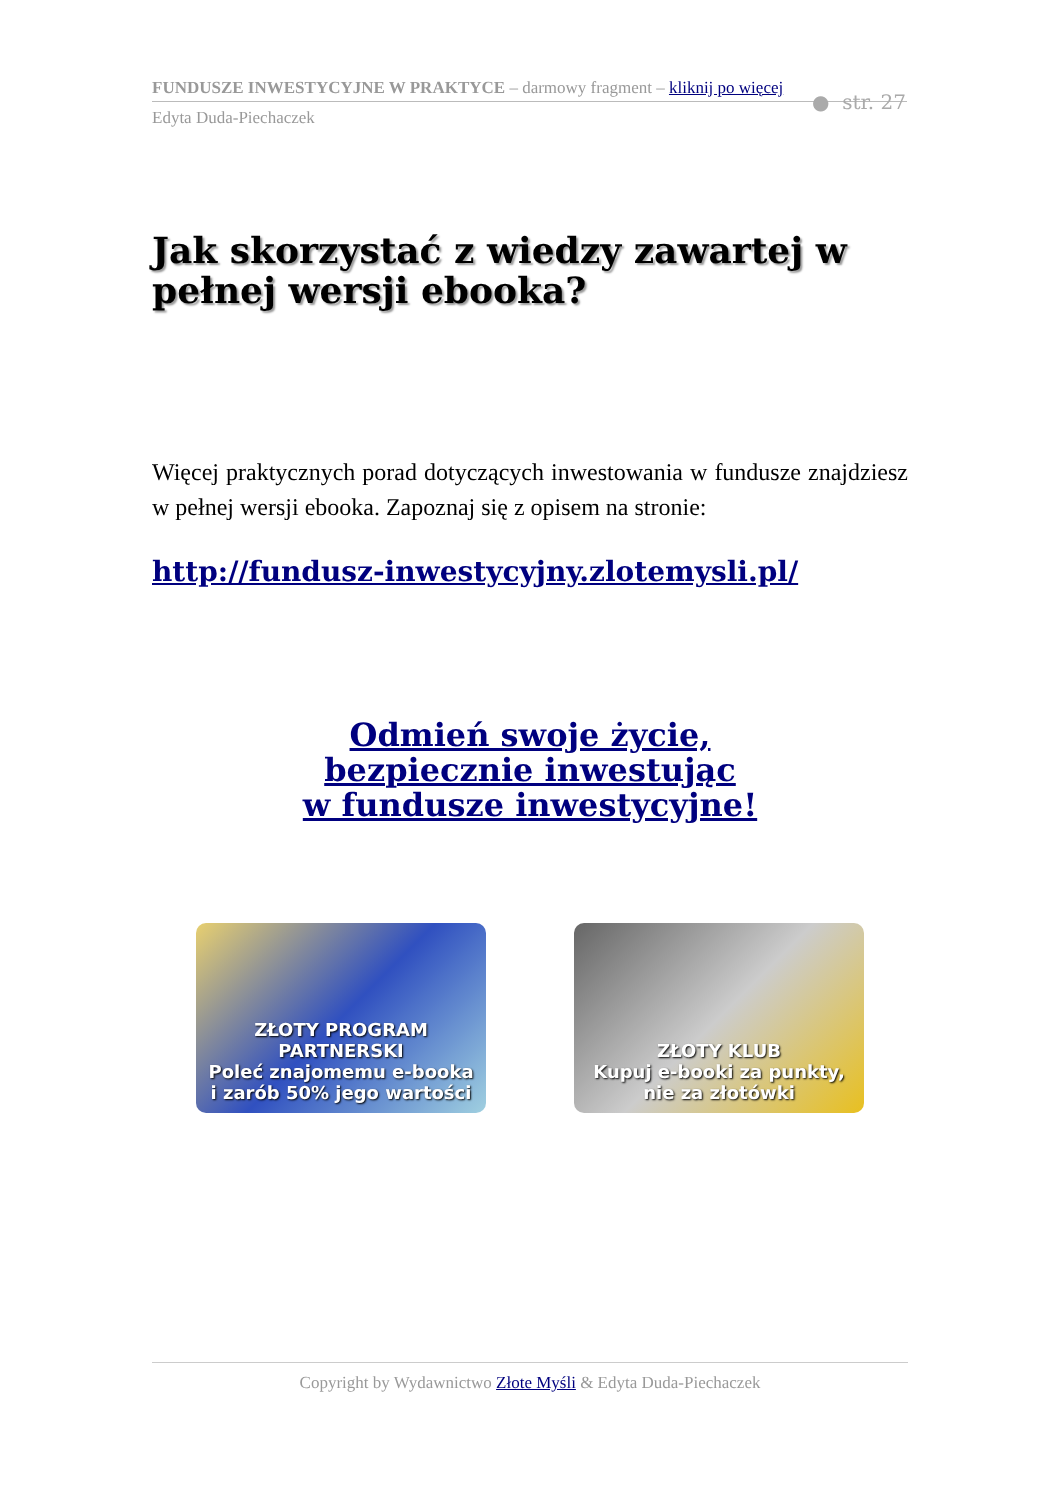FUNDUSZE INWESTYCYJNE W PRAKTYCE – darmowy fragment – kliknij po więcej
Edyta Duda-Piechaczek
● str. 27
Jak skorzystać z wiedzy zawartej w pełnej wersji ebooka?
Więcej praktycznych porad dotyczących inwestowania w fundusze znajdziesz w pełnej wersji ebooka. Zapoznaj się z opisem na stronie:
http://fundusz-inwestycyjny.zlotemysli.pl/
Odmień swoje życie,
bezpiecznie inwestując
w fundusze inwestycyjne!
ZŁOTY PROGRAM PARTNERSKI
Poleć znajomemu e-booka
i zarób 50% jego wartości
ZŁOTY KLUB
Kupuj e-booki za punkty,
nie za złotówki
Copyright by Wydawnictwo Złote Myśli & Edyta Duda-Piechaczek